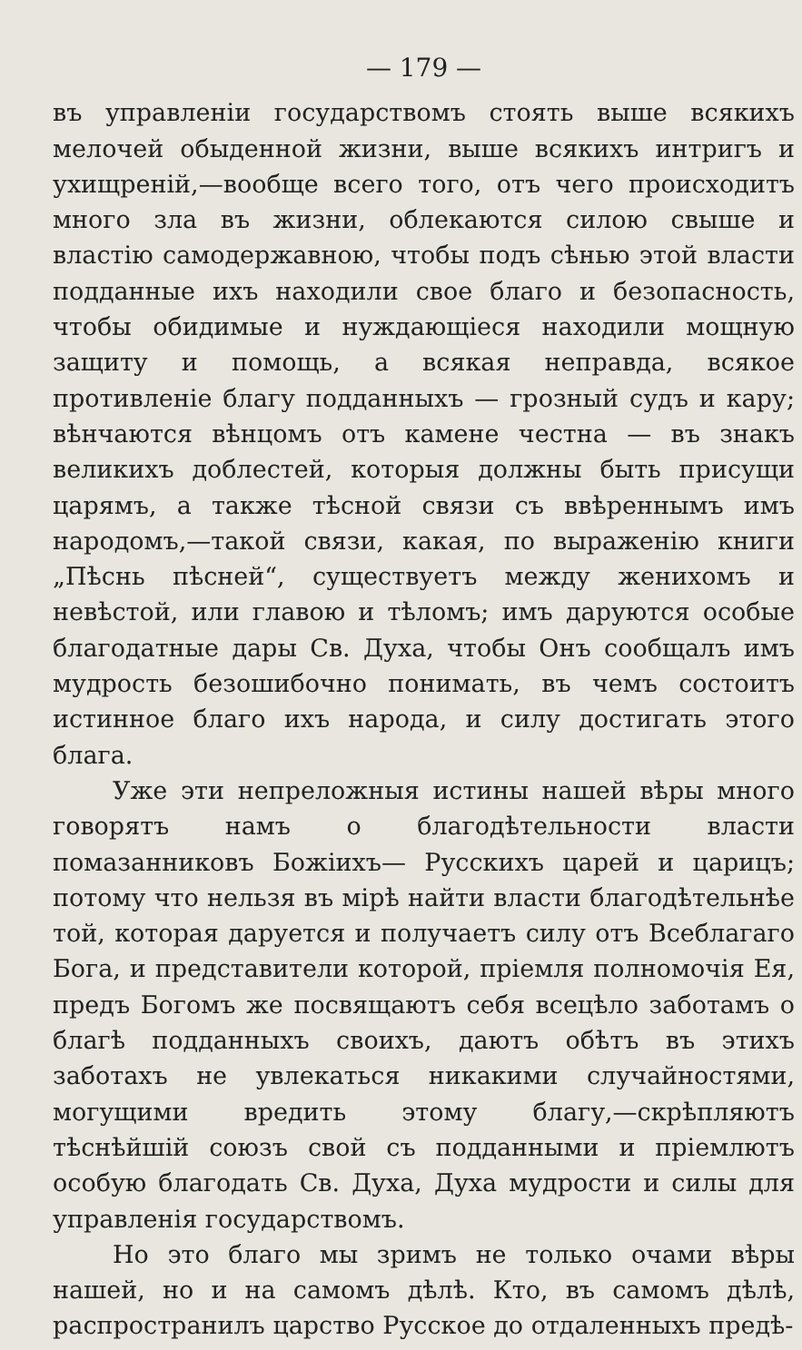— 179 —
въ управленіи государствомъ стоять выше всякихъ мелочей обыденной жизни, выше всякихъ интригъ и ухищреній,—вообще всего того, отъ чего происходитъ много зла въ жизни, облекаются силою свыше и властію самодержавною, чтобы подъ сѣнью этой власти подданные ихъ находили свое благо и безопасность, чтобы обидимые и нуждающіеся находили мощную защиту и помощь, а всякая неправда, всякое противленіе благу подданныхъ — грозный судъ и кару; вѣнчаются вѣнцомъ отъ камене честна — въ знакъ великихъ доблестей, которыя должны быть присущи царямъ, а также тѣсной связи съ ввѣреннымъ имъ народомъ,—такой связи, какая, по выраженію книги „Пѣснь пѣсней“, существуетъ между женихомъ и невѣстой, или главою и тѣломъ; имъ даруются особые благодатные дары Св. Духа, чтобы Онъ сообщалъ имъ мудрость безошибочно понимать, въ чемъ состоитъ истинное благо ихъ народа, и силу достигать этого блага.
Уже эти непреложныя истины нашей вѣры много говорятъ намъ о благодѣтельности власти помазанниковъ Божіихъ— Русскихъ царей и царицъ; потому что нельзя въ мірѣ найти власти благодѣтельнѣе той, которая даруется и получаетъ силу отъ Всеблагаго Бога, и представители которой, пріемля полномочія Ея, предъ Богомъ же посвящаютъ себя всецѣло заботамъ о благѣ подданныхъ своихъ, даютъ обѣтъ въ этихъ заботахъ не увлекаться никакими случайностями, могущими вредить этому благу,—скрѣпляютъ тѣснѣйшій союзъ свой съ подданными и пріемлютъ особую благодать Св. Духа, Духа мудрости и силы для управленія государствомъ.
Но это благо мы зримъ не только очами вѣры нашей, но и на самомъ дѣлѣ. Кто, въ самомъ дѣлѣ, распространилъ царство Русское до отдаленныхъ предѣ-